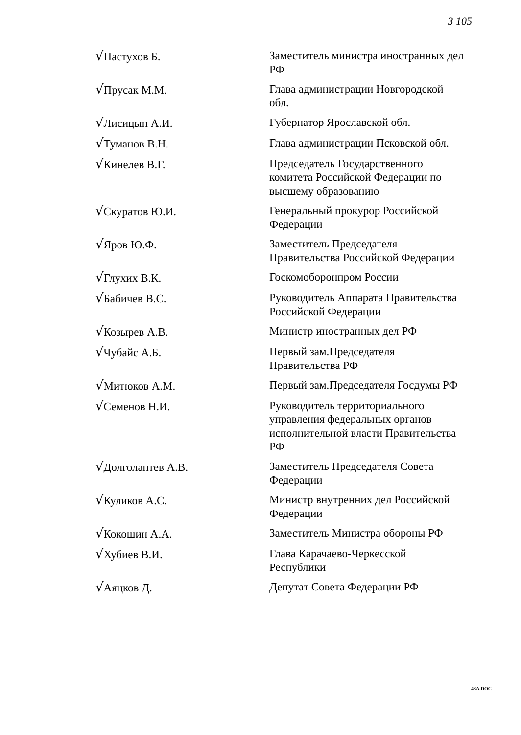3 105
| √ Пастухов Б. | Заместитель министра иностранных дел РФ |
| √ Прусак М.М. | Глава администрации Новгородской обл. |
| √ Лисицын А.И. | Губернатор Ярославской обл. |
| √ Туманов В.Н. | Глава администрации Псковской обл. |
| √ Кинелев В.Г. | Председатель Государственного комитета Российской Федерации по высшему образованию |
| √ Скуратов Ю.И. | Генеральный прокурор Российской Федерации |
| √ Яров Ю.Ф. | Заместитель Председателя Правительства Российской Федерации |
| √ Глухих В.К. | Госкомоборонпром России |
| √ Бабичев В.С. | Руководитель Аппарата Правительства Российской Федерации |
| √ Козырев А.В. | Министр иностранных дел РФ |
| √ Чубайс А.Б. | Первый зам.Председателя Правительства РФ |
| √ Митюков А.М. | Первый зам.Председателя Госдумы РФ |
| √ Семенов Н.И. | Руководитель территориального управления федеральных органов исполнительной власти Правительства РФ |
| √ Долголаптев А.В. | Заместитель Председателя Совета Федерации |
| √ Куликов А.С. | Министр внутренних дел Российской Федерации |
| √ Кокошин А.А. | Заместитель Министра обороны РФ |
| √ Хубиев В.И. | Глава Карачаево-Черкесской Республики |
| √ Аяцков Д. | Депутат Совета Федерации РФ |
48A.DOC